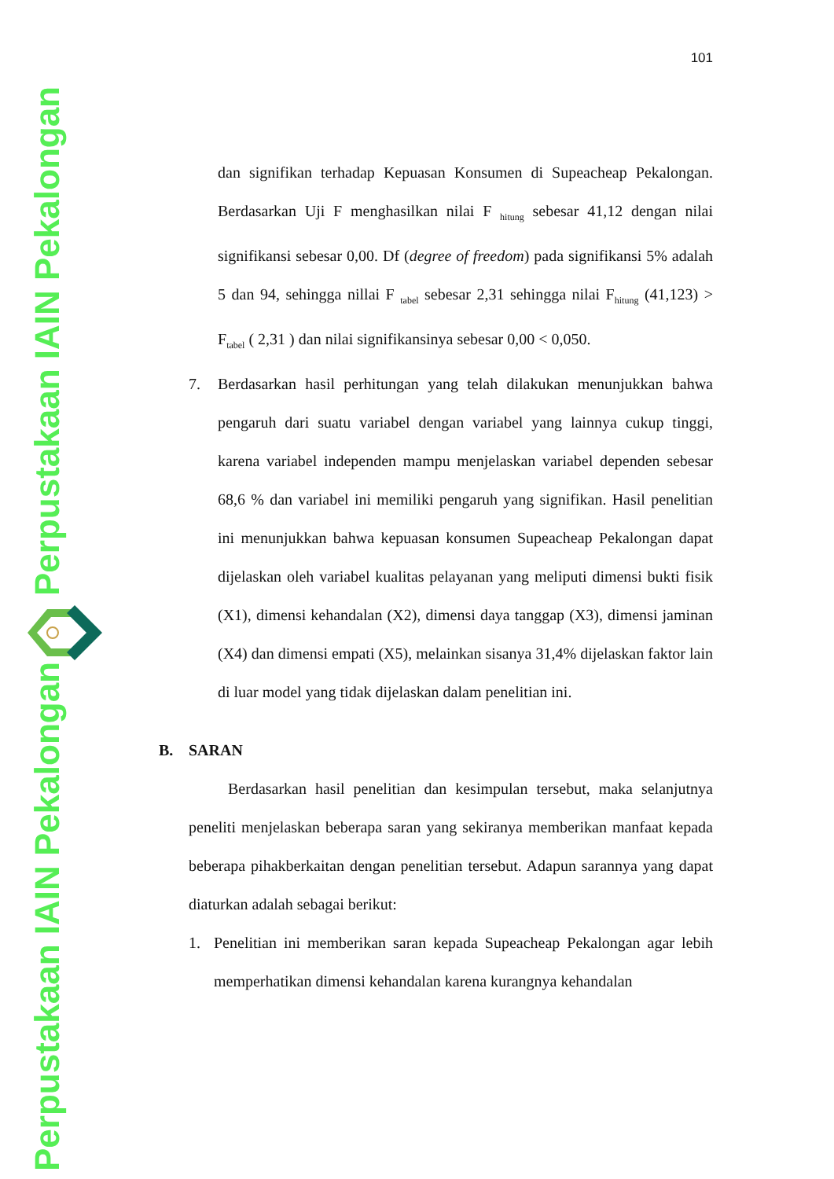Perpustakaan IAIN Pekalongan
Perpustakaan IAIN Pekalongan
101
dan signifikan terhadap Kepuasan Konsumen di Supeacheap Pekalongan. Berdasarkan Uji F menghasilkan nilai F <sub>hitung</sub> sebesar 41,12 dengan nilai signifikansi sebesar 0,00. Df (degree of freedom) pada signifikansi 5% adalah 5 dan 94, sehingga nillai F <sub>tabel</sub> sebesar 2,31 sehingga nilai F<sub>hitung</sub> (41,123) > F<sub>tabel</sub> ( 2,31 ) dan nilai signifikansinya sebesar 0,00 < 0,050.
7. Berdasarkan hasil perhitungan yang telah dilakukan menunjukkan bahwa pengaruh dari suatu variabel dengan variabel yang lainnya cukup tinggi, karena variabel independen mampu menjelaskan variabel dependen sebesar 68,6 % dan variabel ini memiliki pengaruh yang signifikan. Hasil penelitian ini menunjukkan bahwa kepuasan konsumen Supeacheap Pekalongan dapat dijelaskan oleh variabel kualitas pelayanan yang meliputi dimensi bukti fisik (X1), dimensi kehandalan (X2), dimensi daya tanggap (X3), dimensi jaminan (X4) dan dimensi empati (X5), melainkan sisanya 31,4% dijelaskan faktor lain di luar model yang tidak dijelaskan dalam penelitian ini.
B. SARAN
Berdasarkan hasil penelitian dan kesimpulan tersebut, maka selanjutnya peneliti menjelaskan beberapa saran yang sekiranya memberikan manfaat kepada beberapa pihakberkaitan dengan penelitian tersebut. Adapun sarannya yang dapat diaturkan adalah sebagai berikut:
1. Penelitian ini memberikan saran kepada Supeacheap Pekalongan agar lebih memperhatikan dimensi kehandalan karena kurangnya kehandalan